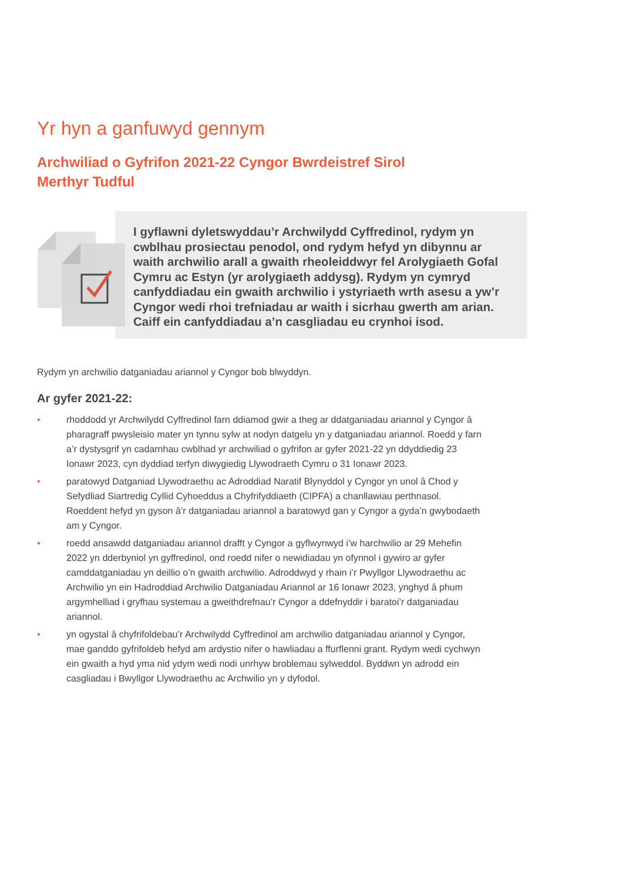Yr hyn a ganfuwyd gennym
Archwiliad o Gyfrifon 2021-22 Cyngor Bwrdeistref Sirol
Merthyr Tudful
I gyflawni dyletswyddau’r Archwilydd Cyffredinol, rydym yn cwblhau prosiectau penodol, ond rydym hefyd yn dibynnu ar waith archwilio arall a gwaith rheoleiddwyr fel Arolygiaeth Gofal Cymru ac Estyn (yr arolygiaeth addysg). Rydym yn cymryd canfyddiadau ein gwaith archwilio i ystyriaeth wrth asesu a yw’r Cyngor wedi rhoi trefniadau ar waith i sicrhau gwerth am arian. Caiff ein canfyddiadau a’n casgliadau eu crynhoi isod.
Rydym yn archwilio datganiadau ariannol y Cyngor bob blwyddyn.
Ar gyfer 2021-22:
• rhoddodd yr Archwilydd Cyffredinol farn ddiamod gwir a theg ar ddatganiadau ariannol y Cyngor â pharagraff pwysleisio mater yn tynnu sylw at nodyn datgelu yn y datganiadau ariannol. Roedd y farn a’r dystysgrif yn cadarnhau cwblhad yr archwiliad o gyfrifon ar gyfer 2021-22 yn ddyddiedig 23 Ionawr 2023, cyn dyddiad terfyn diwygiedig Llywodraeth Cymru o 31 Ionawr 2023.
• paratowyd Datganiad Llywodraethu ac Adroddiad Naratif Blynyddol y Cyngor yn unol â Chod y Sefydliad Siartredig Cyllid Cyhoeddus a Chyfrifyddiaeth (CIPFA) a chanllawiau perthnasol. Roeddent hefyd yn gyson â’r datganiadau ariannol a baratowyd gan y Cyngor a gyda’n gwybodaeth am y Cyngor.
• roedd ansawdd datganiadau ariannol drafft y Cyngor a gyflwynwyd i’w harchwilio ar 29 Mehefin 2022 yn dderbyniol yn gyffredinol, ond roedd nifer o newidiadau yn ofynnol i gywiro ar gyfer camddatganiadau yn deillio o’n gwaith archwilio. Adroddwyd y rhain i’r Pwyllgor Llywodraethu ac Archwilio yn ein Hadroddiad Archwilio Datganiadau Ariannol ar 16 Ionawr 2023, ynghyd â phum argymhelliad i gryfhau systemau a gweithdrefnau’r Cyngor a ddefnyddir i baratoi’r datganiadau ariannol.
• yn ogystal â chyfrifoldebau’r Archwilydd Cyffredinol am archwilio datganiadau ariannol y Cyngor, mae ganddo gyfrifoldeb hefyd am ardystio nifer o hawliadau a ffurflenni grant. Rydym wedi cychwyn ein gwaith a hyd yma nid ydym wedi nodi unrhyw broblemau sylweddol. Byddwn yn adrodd ein casgliadau i Bwyllgor Llywodraethu ac Archwilio yn y dyfodol.